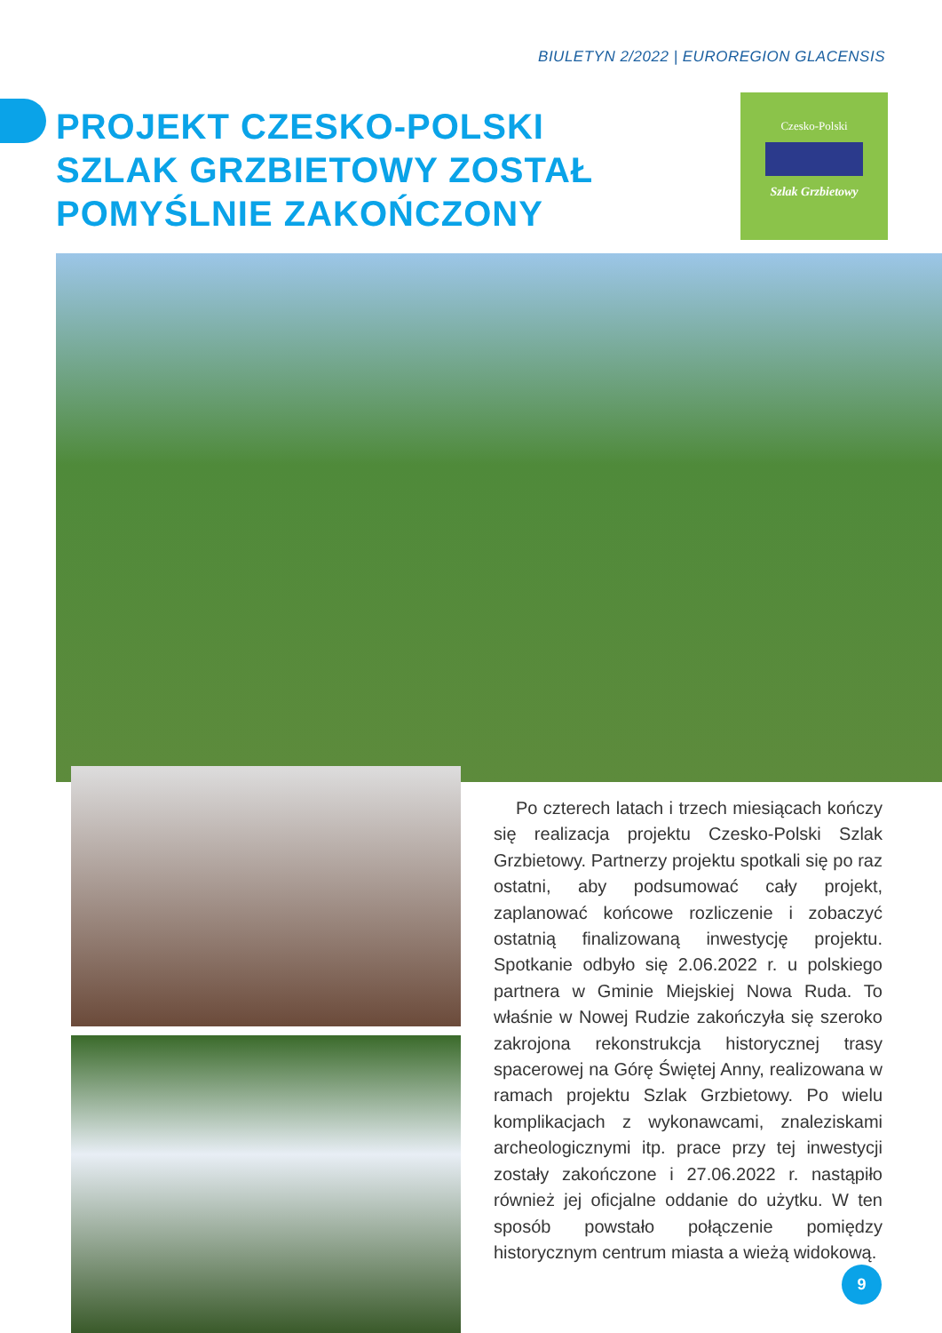BIULETYN 2/2022 | EUROREGION GLACENSIS
PROJEKT CZESKO-POLSKI SZLAK GRZBIETOWY ZOSTAŁ POMYŚLNIE ZAKOŃCZONY
Czesko-Polski
Szlak Grzbietowy
Po czterech latach i trzech miesiącach kończy się realizacja projektu Czesko-Polski Szlak Grzbietowy. Partnerzy projektu spotkali się po raz ostatni, aby podsumować cały projekt, zaplanować końcowe rozliczenie i zobaczyć ostatnią finalizowaną inwestycję projektu. Spotkanie odbyło się 2.06.2022 r. u polskiego partnera w Gminie Miejskiej Nowa Ruda. To właśnie w Nowej Rudzie zakończyła się szeroko zakrojona rekonstrukcja historycznej trasy spacerowej na Górę Świętej Anny, realizowana w ramach projektu Szlak Grzbietowy. Po wielu komplikacjach z wykonawcami, znaleziskami archeologicznymi itp. prace przy tej inwestycji zostały zakończone i 27.06.2022 r. nastąpiło również jej oficjalne oddanie do użytku. W ten sposób powstało połączenie pomiędzy historycznym centrum miasta a wieżą widokową.
9